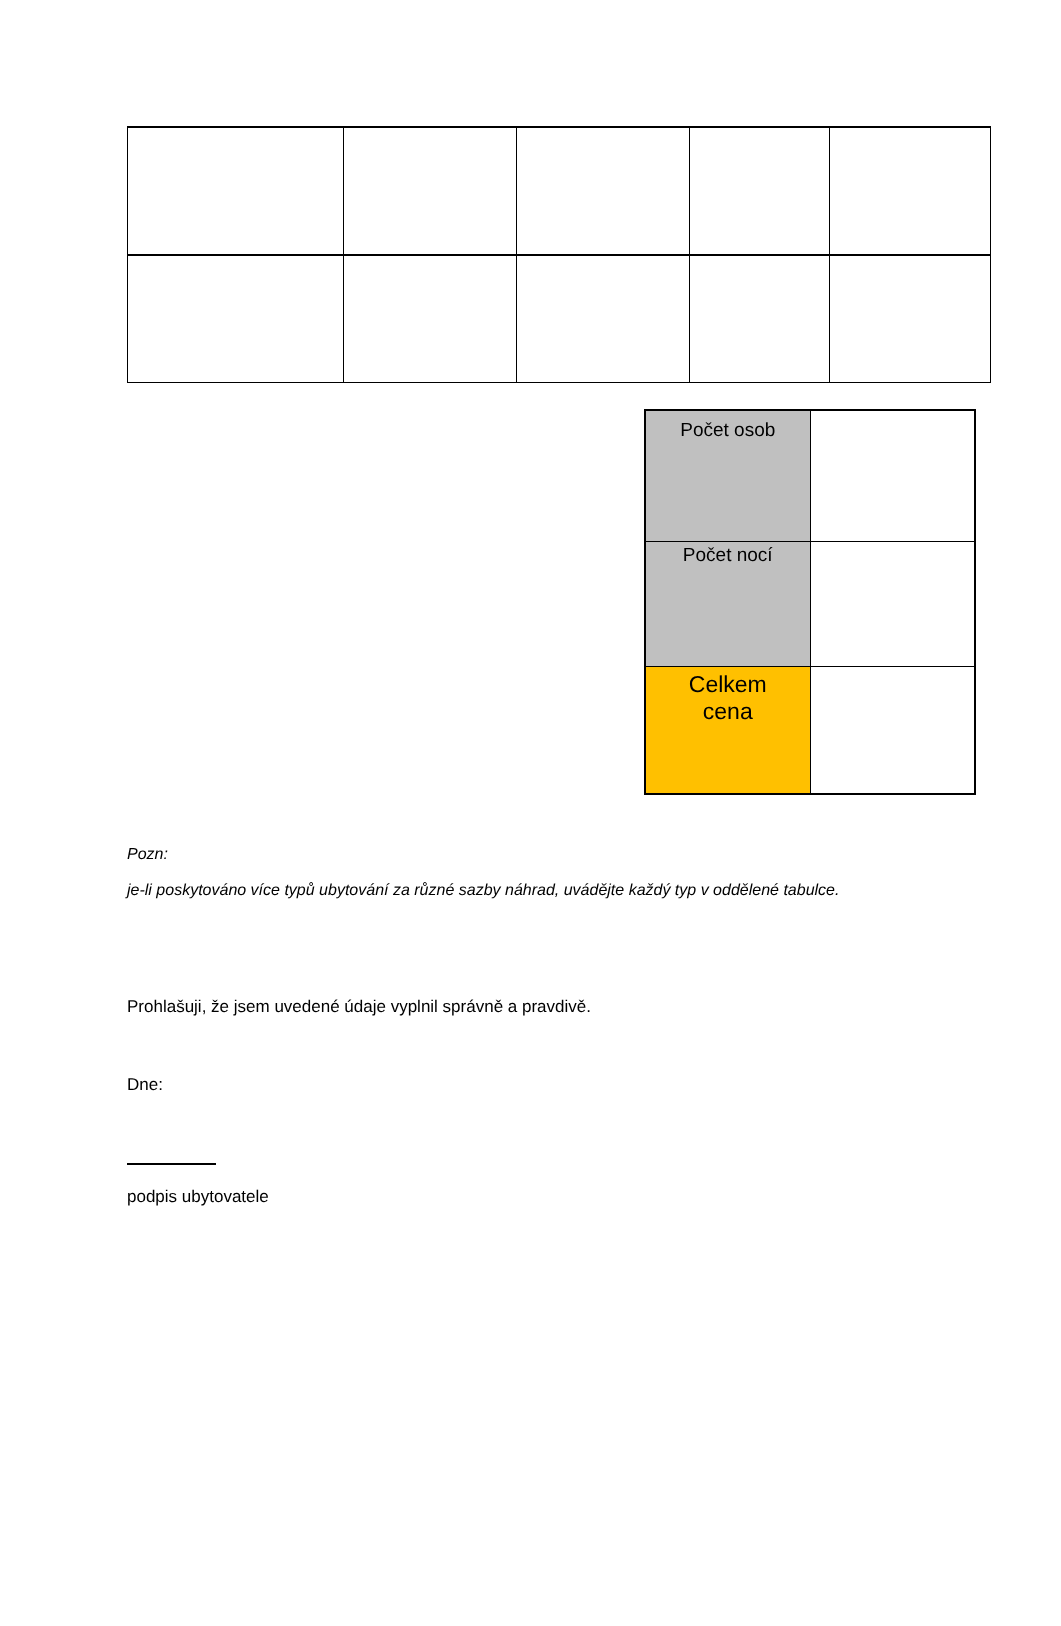| Počet osob | |
| Počet nocí | |
| Celkem cena | |
Pozn:
je-li poskytováno více typů ubytování za různé sazby náhrad, uvádějte každý typ v oddělené tabulce.
Prohlašuji, že jsem uvedené údaje vyplnil správně a pravdivě.
Dne:
podpis ubytovatele